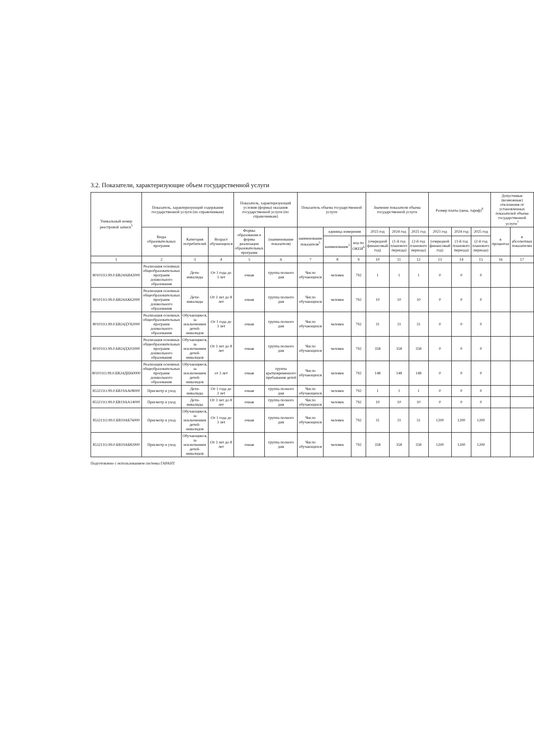3.2. Показатели, характеризующие объем государственной услуги
| Уникальный номер реестровой записи<sup>5</sup> | Показатель, характеризующий содержание государственной услуги (по справочникам) | | | Показатель, характеризующий условия (формы) оказания государственной услуги (по справочникам) | | Показатель объема государственной услуги | | | Значение показателя объема государственной услуги | | | Размер платы (цена, тариф)<sup>8</sup> | | | Допустимые (возможные) отклонения от установленных показателей объема государственной услуги<sup>7</sup> | |
| --- | --- | --- | --- | --- | --- | --- | --- | --- | --- | --- | --- | --- | --- | --- | --- | --- |
| | Виды образовательных программ | Категория потребителей | Возраст обучающихся | Формы образования и формы реализации образовательных программ | (наименование показателя) | наименование показателя<sup>5</sup> | единица измерения | | 2023 год | 2024 год | 2025 год | 2023 год | 2024 год | 2025 год | в процентах | в абсолютных показателях |
| | | | | | | | наименование<sup>5</sup> | код по ОКЕИ<sup>6</sup> | (очередной финансовый год) | (1-й год планового периода) | (2-й год планового периода) | (очередной финансовый год) | (1-й год планового периода) | (2-й год планового периода) | | |
| 1 | 2 | 3 | 4 | 5 | 6 | 7 | 8 | 9 | 10 | 11 | 12 | 13 | 14 | 15 | 16 | 17 |
| 801011О.99.0.БВ24АИ42000 | Реализация основных общеобразовательных программ дошкольного образования | Дети-инвалиды | От 1 года до 3 лет | очная | группа полного дня | Число обучающихся | человек | 792 | 1 | 1 | 1 | 0 | 0 | 0 | | |
| 801011О.99.0.БВ24АК62000 | Реализация основных общеобразовательных программ дошкольного образования | Дети-инвалиды | От 3 лет до 8 лет | очная | группа полного дня | Число обучающихся | человек | 792 | 10 | 10 | 10 | 0 | 0 | 0 | | |
| 801011О.99.0.БВ24ДУ82000 | Реализация основных общеобразовательных программ дошкольного образования | Обучающиеся, за исключением детей-инвалидов | От 1 года до 3 лет | очная | группа полного дня | Число обучающихся | человек | 792 | 31 | 31 | 31 | 0 | 0 | 0 | | |
| 801011О.99.0.БВ24ДХ02000 | Реализация основных общеобразовательных программ дошкольного образования | Обучающиеся, за исключением детей-инвалидов | От 3 лет до 8 лет | очная | группа полного дня | Число обучающихся | человек | 792 | 358 | 358 | 358 | 0 | 0 | 0 | | |
| 801011О.99.0.БВ24ДШ60000 | Реализация основных общеобразовательных программ дошкольного образования | Обучающиеся, за исключением детей-инвалидов | от 3 лет | очная | группа кратковременного пребывания детей | Число обучающихся | человек | 792 | 148 | 148 | 148 | 0 | 0 | 0 | | |
| 853211О.99.0.БВ19АА08000 | Присмотр и уход | Дети-инвалиды | От 1 года до 3 лет | очная | группа полного дня | Число обучающихся | человек | 792 | 1 | 1 | 1 | 0 | 0 | 0 | | |
| 853211О.99.0.БВ19АА14000 | Присмотр и уход | Дети-инвалиды | От 3 лет до 8 лет | очная | группа полного дня | Число обучающихся | человек | 792 | 10 | 10 | 10 | 0 | 0 | 0 | | |
| 853211О.99.0.БВ19АБ76000 | Присмотр и уход | Обучающиеся, за исключением детей-инвалидов | От 1 года до 3 лет | очная | группа полного дня | Число обучающихся | человек | 792 | 31 | 31 | 31 | 1200 | 1200 | 1200 | | |
| 853211О.99.0.БВ19АБ82000 | Присмотр и уход | Обучающиеся, за исключением детей-инвалидов | От 3 лет до 8 лет | очная | группа полного дня | Число обучающихся | человек | 792 | 358 | 358 | 358 | 1200 | 1200 | 1200 | | |
Подготовлено с использованием системы ГАРАНТ